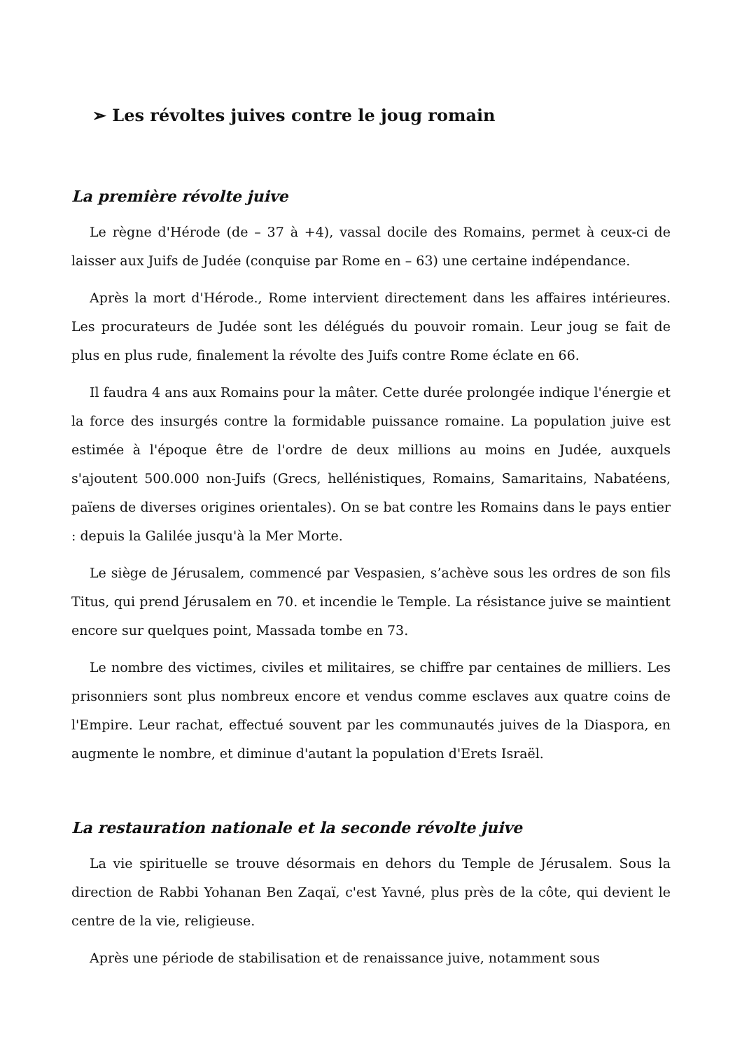➢ Les révoltes juives contre le joug romain
La première révolte juive
Le règne d'Hérode (de – 37 à +4), vassal docile des Romains, permet à ceux-ci de laisser aux Juifs de Judée (conquise par Rome en – 63) une certaine indépendance.
Après la mort d'Hérode., Rome intervient directement dans les affaires intérieures. Les procurateurs de Judée sont les délégués du pouvoir romain. Leur joug se fait de plus en plus rude, finalement la révolte des Juifs contre Rome éclate en 66.
Il faudra 4 ans aux Romains pour la mâter. Cette durée prolongée indique l'énergie et la force des insurgés contre la formidable puissance romaine. La population juive est estimée à l'époque être de l'ordre de deux millions au moins en Judée, auxquels s'ajoutent 500.000 non-Juifs (Grecs, hellénistiques, Romains, Samaritains, Nabatéens, païens de diverses origines orientales). On se bat contre les Romains dans le pays entier : depuis la Galilée jusqu'à la Mer Morte.
Le siège de Jérusalem, commencé par Vespasien, s’achève sous les ordres de son fils Titus, qui prend Jérusalem en 70. et incendie le Temple. La résistance juive se maintient encore sur quelques point, Massada tombe en 73.
Le nombre des victimes, civiles et militaires, se chiffre par centaines de milliers. Les prisonniers sont plus nombreux encore et vendus comme esclaves aux quatre coins de l'Empire. Leur rachat, effectué souvent par les communautés juives de la Diaspora, en augmente le nombre, et diminue d'autant la population d'Erets Israël.
La restauration nationale et la seconde révolte juive
La vie spirituelle se trouve désormais en dehors du Temple de Jérusalem. Sous la direction de Rabbi Yohanan Ben Zaqaï, c'est Yavné, plus près de la côte, qui devient le centre de la vie, religieuse.
Après une période de stabilisation et de renaissance juive, notamment sous